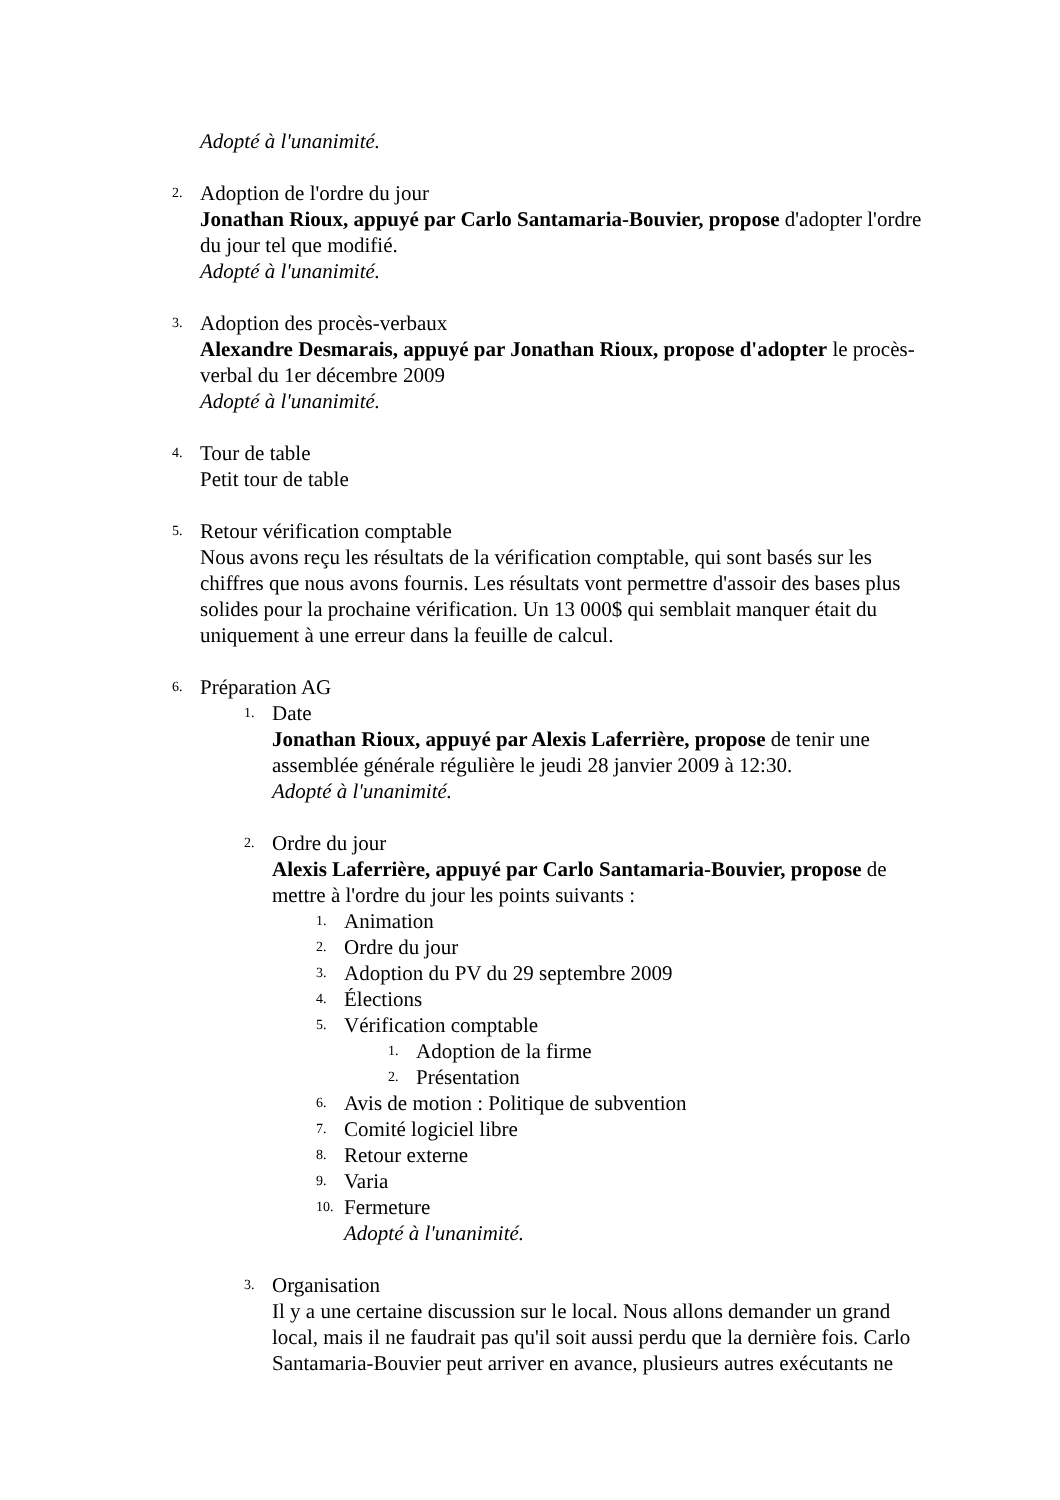Adopté à l'unanimité.
2.
Adoption de l'ordre du jour
Jonathan Rioux, appuyé par Carlo Santamaria-Bouvier, propose d'adopter l'ordre du jour tel que modifié.
Adopté à l'unanimité.
3.
Adoption des procès-verbaux
Alexandre Desmarais, appuyé par Jonathan Rioux, propose d'adopter le procès-verbal du 1er décembre 2009
Adopté à l'unanimité.
4.
Tour de table
Petit tour de table
5.
Retour vérification comptable
Nous avons reçu les résultats de la vérification comptable, qui sont basés sur les chiffres que nous avons fournis. Les résultats vont permettre d'assoir des bases plus solides pour la prochaine vérification. Un 13 000$ qui semblait manquer était du uniquement à une erreur dans la feuille de calcul.
6.
Préparation AG
1.
Date
Jonathan Rioux, appuyé par Alexis Laferrière, propose de tenir une assemblée générale régulière le jeudi 28 janvier 2009 à 12:30.
Adopté à l'unanimité.
2.
Ordre du jour
Alexis Laferrière, appuyé par Carlo Santamaria-Bouvier, propose de mettre à l'ordre du jour les points suivants :
1.
Animation
2.
Ordre du jour
3.
Adoption du PV du 29 septembre 2009
4.
Élections
5.
Vérification comptable
1.
Adoption de la firme
2.
Présentation
6.
Avis de motion : Politique de subvention
7.
Comité logiciel libre
8.
Retour externe
9.
Varia
10.
Fermeture
Adopté à l'unanimité.
3.
Organisation
Il y a une certaine discussion sur le local. Nous allons demander un grand local, mais il ne faudrait pas qu'il soit aussi perdu que la dernière fois. Carlo Santamaria-Bouvier peut arriver en avance, plusieurs autres exécutants ne